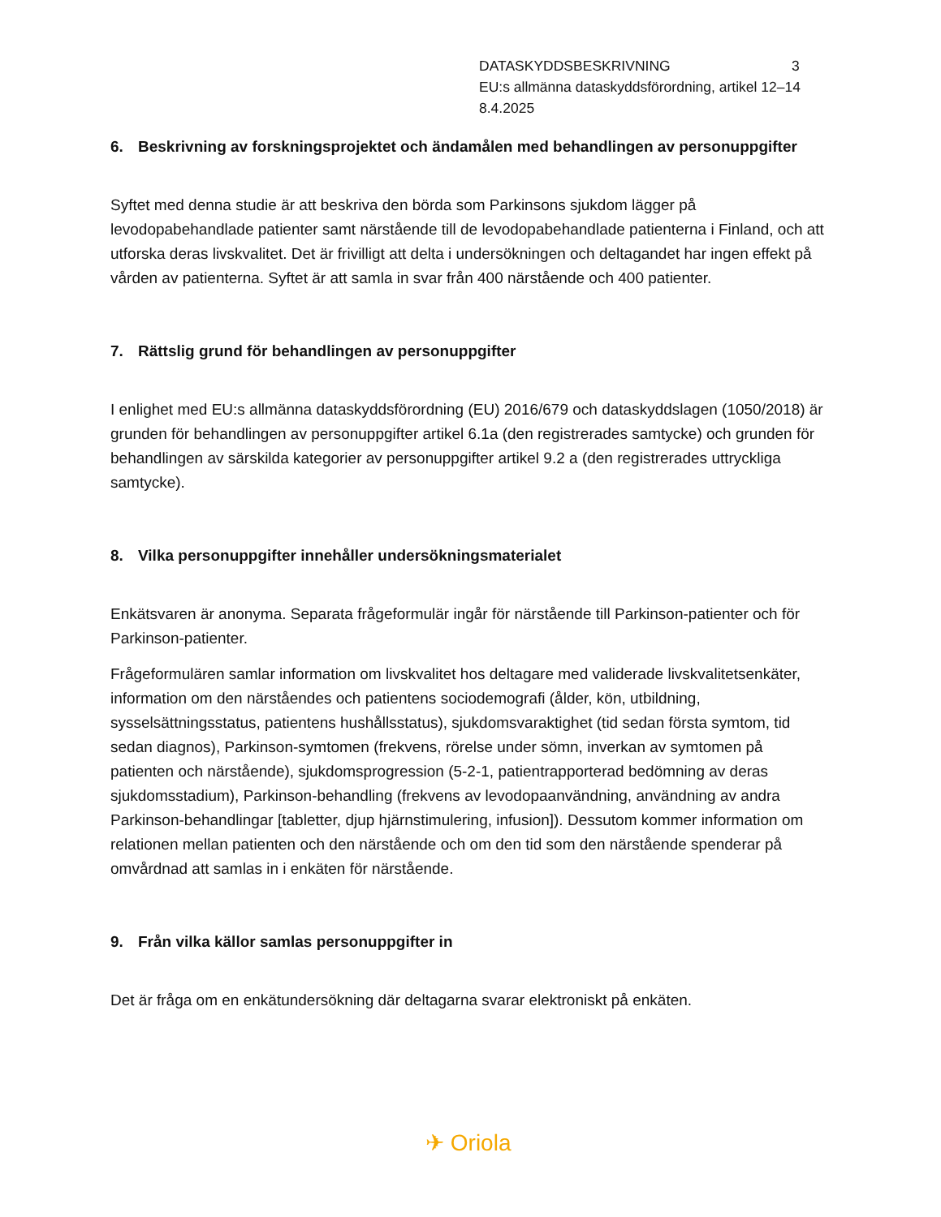DATASKYDDSBESKRIVNING 3
EU:s allmänna dataskyddsförordning, artikel 12–14
8.4.2025
6. Beskrivning av forskningsprojektet och ändamålen med behandlingen av personuppgifter
Syftet med denna studie är att beskriva den börda som Parkinsons sjukdom lägger på levodopabehandlade patienter samt närstående till de levodopabehandlade patienterna i Finland, och att utforska deras livskvalitet. Det är frivilligt att delta i undersökningen och deltagandet har ingen effekt på vården av patienterna. Syftet är att samla in svar från 400 närstående och 400 patienter.
7. Rättslig grund för behandlingen av personuppgifter
I enlighet med EU:s allmänna dataskyddsförordning (EU) 2016/679 och dataskyddslagen (1050/2018) är grunden för behandlingen av personuppgifter artikel 6.1a (den registrerades samtycke) och grunden för behandlingen av särskilda kategorier av personuppgifter artikel 9.2 a (den registrerades uttryckliga samtycke).
8. Vilka personuppgifter innehåller undersökningsmaterialet
Enkätsvaren är anonyma. Separata frågeformulär ingår för närstående till Parkinson-patienter och för Parkinson-patienter.
Frågeformulären samlar information om livskvalitet hos deltagare med validerade livskvalitetsenkäter, information om den närståendes och patientens sociodemografi (ålder, kön, utbildning, sysselsättningsstatus, patientens hushållsstatus), sjukdomsvaraktighet (tid sedan första symtom, tid sedan diagnos), Parkinson-symtomen (frekvens, rörelse under sömn, inverkan av symtomen på patienten och närstående), sjukdomsprogression (5-2-1, patientrapporterad bedömning av deras sjukdomsstadium), Parkinson-behandling (frekvens av levodopaanvändning, användning av andra Parkinson-behandlingar [tabletter, djup hjärnstimulering, infusion]). Dessutom kommer information om relationen mellan patienten och den närstående och om den tid som den närstående spenderar på omvårdnad att samlas in i enkäten för närstående.
9. Från vilka källor samlas personuppgifter in
Det är fråga om en enkätundersökning där deltagarna svarar elektroniskt på enkäten.
✈ Oriola